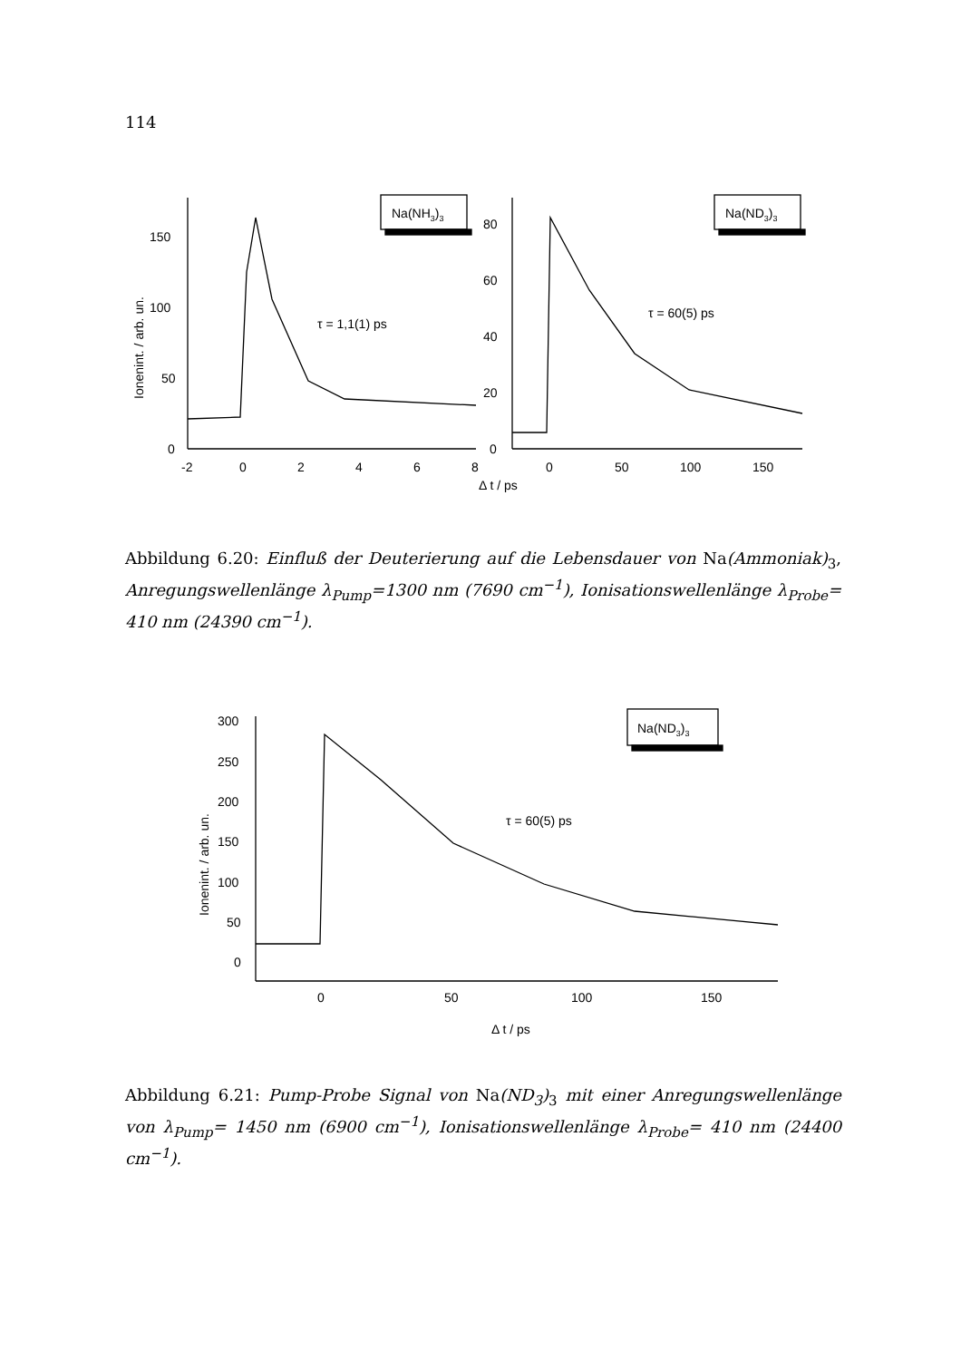114
Na(NH3)3
Na(ND3)3
τ = 1,1(1) ps
τ = 60(5) ps
150
100
50
0
80
60
40
20
0
-2
0
2
4
6
8
0
50
100
150
Δ t / ps
Ionenint. / arb. un.
Abbildung 6.20: Einfluß der Deuterierung auf die Lebensdauer von Na(Ammoniak)<sub>3</sub>, Anregungswellenlänge λ<sub>Pump</sub>=1300 nm (7690 cm<sup>−1</sup>), Ionisationswellenlänge λ<sub>Probe</sub>= 410 nm (24390 cm<sup>−1</sup>).
Na(ND3)3
τ = 60(5) ps
300
250
200
150
100
50
0
0
50
100
150
Δ t / ps
Ionenint. / arb. un.
Abbildung 6.21: Pump-Probe Signal von Na(ND<sub>3</sub>)<sub>3</sub> mit einer Anregungswellenlänge von λ<sub>Pump</sub>= 1450 nm (6900 cm<sup>−1</sup>), Ionisationswellenlänge λ<sub>Probe</sub>= 410 nm (24400 cm<sup>−1</sup>).